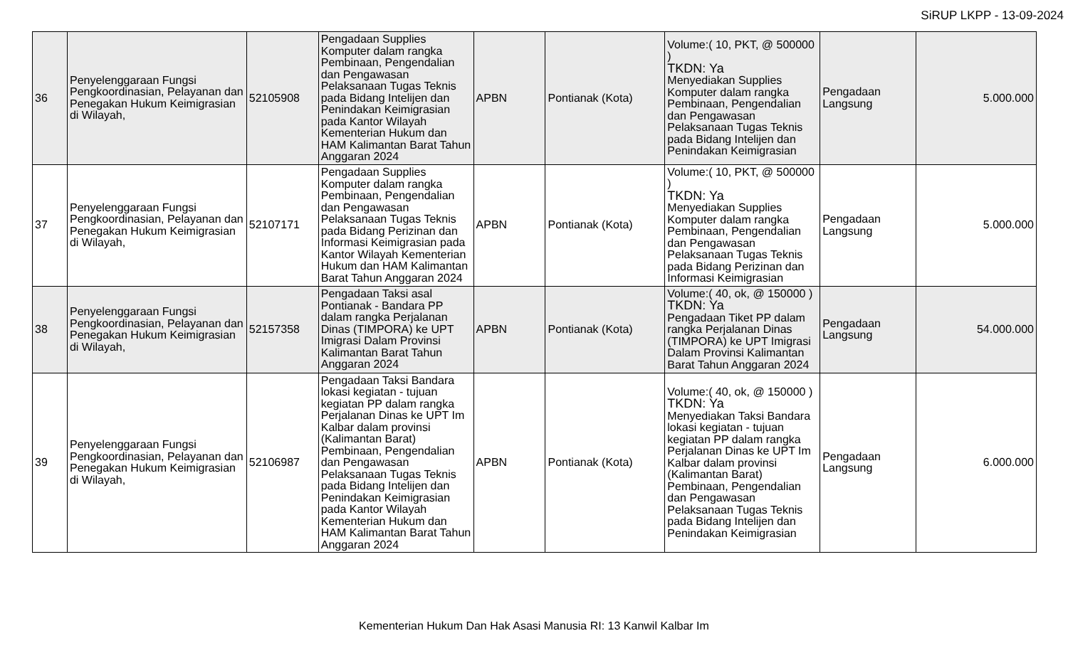SiRUP LKPP - 13-09-2024
| 36 | Penyelenggaraan Fungsi Pengkoordinasian, Pelayanan dan Penegakan Hukum Keimigrasian di Wilayah, | 52105908 | Pengadaan Supplies Komputer dalam rangka Pembinaan, Pengendalian dan Pengawasan Pelaksanaan Tugas Teknis pada Bidang Intelijen dan Penindakan Keimigrasian pada Kantor Wilayah Kementerian Hukum dan HAM Kalimantan Barat Tahun Anggaran 2024 | APBN | Pontianak (Kota) | Volume:( 10, PKT, @ 500000 ) TKDN: Ya Menyediakan Supplies Komputer dalam rangka Pembinaan, Pengendalian dan Pengawasan Pelaksanaan Tugas Teknis pada Bidang Intelijen dan Penindakan Keimigrasian | Pengadaan Langsung | 5.000.000 |
| 37 | Penyelenggaraan Fungsi Pengkoordinasian, Pelayanan dan Penegakan Hukum Keimigrasian di Wilayah, | 52107171 | Pengadaan Supplies Komputer dalam rangka Pembinaan, Pengendalian dan Pengawasan Pelaksanaan Tugas Teknis pada Bidang Perizinan dan Informasi Keimigrasian pada Kantor Wilayah Kementerian Hukum dan HAM Kalimantan Barat Tahun Anggaran 2024 | APBN | Pontianak (Kota) | Volume:( 10, PKT, @ 500000 ) TKDN: Ya Menyediakan Supplies Komputer dalam rangka Pembinaan, Pengendalian dan Pengawasan Pelaksanaan Tugas Teknis pada Bidang Perizinan dan Informasi Keimigrasian | Pengadaan Langsung | 5.000.000 |
| 38 | Penyelenggaraan Fungsi Pengkoordinasian, Pelayanan dan Penegakan Hukum Keimigrasian di Wilayah, | 52157358 | Pengadaan Taksi asal Pontianak - Bandara PP dalam rangka Perjalanan Dinas (TIMPORA) ke UPT Imigrasi Dalam Provinsi Kalimantan Barat Tahun Anggaran 2024 | APBN | Pontianak (Kota) | Volume:( 40, ok, @ 150000 ) TKDN: Ya Pengadaan Tiket PP dalam rangka Perjalanan Dinas (TIMPORA) ke UPT Imigrasi Dalam Provinsi Kalimantan Barat Tahun Anggaran 2024 | Pengadaan Langsung | 54.000.000 |
| 39 | Penyelenggaraan Fungsi Pengkoordinasian, Pelayanan dan Penegakan Hukum Keimigrasian di Wilayah, | 52106987 | Pengadaan Taksi Bandara lokasi kegiatan - tujuan kegiatan PP dalam rangka Perjalanan Dinas ke UPT Im Kalbar dalam provinsi (Kalimantan Barat) Pembinaan, Pengendalian dan Pengawasan Pelaksanaan Tugas Teknis pada Bidang Intelijen dan Penindakan Keimigrasian pada Kantor Wilayah Kementerian Hukum dan HAM Kalimantan Barat Tahun Anggaran 2024 | APBN | Pontianak (Kota) | Volume:( 40, ok, @ 150000 ) TKDN: Ya Menyediakan Taksi Bandara lokasi kegiatan - tujuan kegiatan PP dalam rangka Perjalanan Dinas ke UPT Im Kalbar dalam provinsi (Kalimantan Barat) Pembinaan, Pengendalian dan Pengawasan Pelaksanaan Tugas Teknis pada Bidang Intelijen dan Penindakan Keimigrasian | Pengadaan Langsung | 6.000.000 |
Kementerian Hukum Dan Hak Asasi Manusia RI: 13 Kanwil Kalbar Im